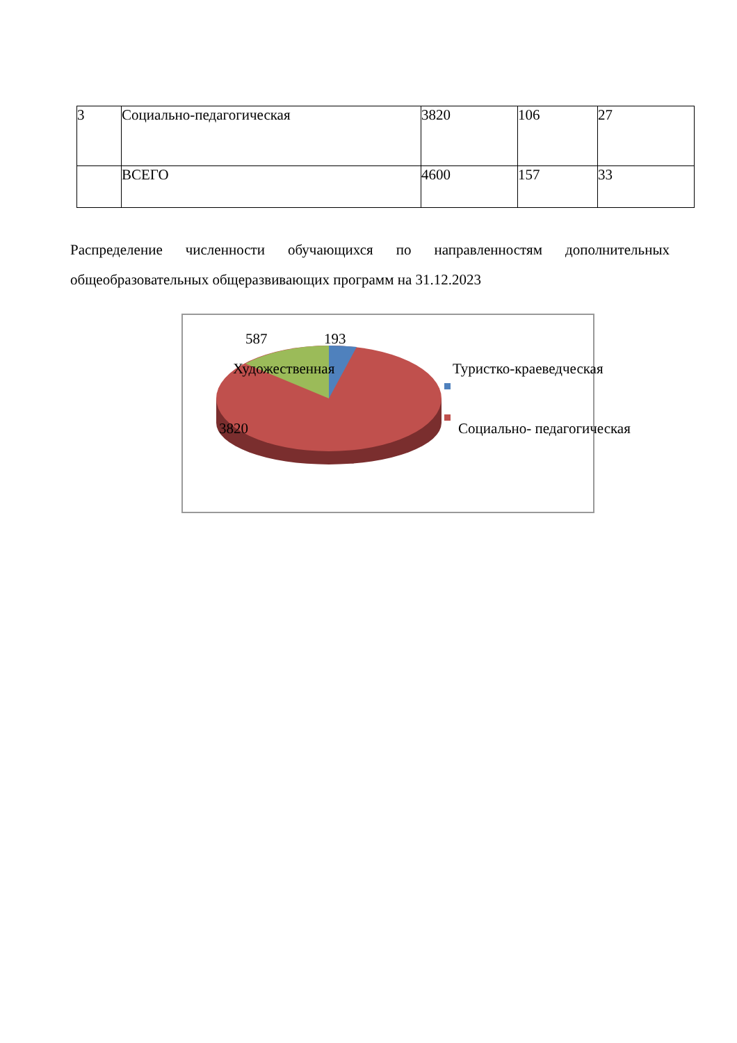| 3 | Социально-педагогическая | 3820 | 106 | 27 |
| | ВСЕГО | 4600 | 157 | 33 |
Распределение численности обучающихся по направленностям дополнительных общеобразовательных общеразвивающих программ на 31.12.2023
587 193
Художественная Туристко-краеведческая
3820 Социально- педагогическая